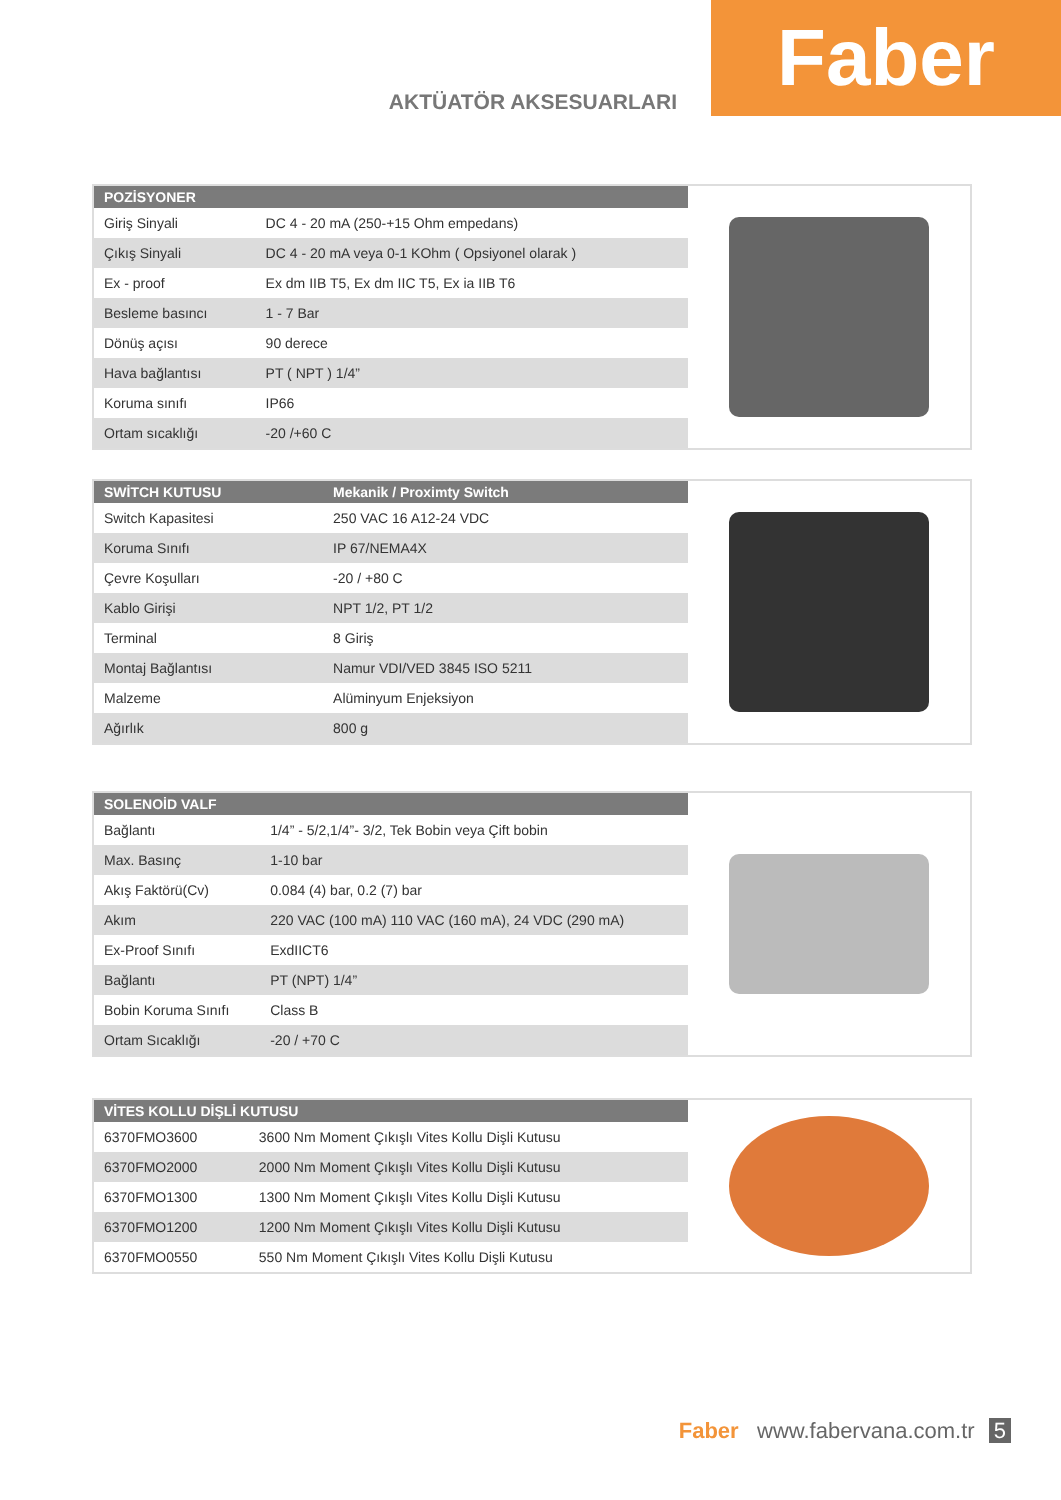AKTÜATÖR AKSESUARLARI
Faber
| POZİSYONER | |
| --- | --- |
| Giriş Sinyali | DC 4 - 20 mA (250-+15 Ohm empedans) |
| Çıkış Sinyali | DC 4 - 20 mA veya 0-1 KOhm ( Opsiyonel olarak ) |
| Ex - proof | Ex dm IIB T5, Ex dm IIC T5, Ex ia IIB T6 |
| Besleme basıncı | 1 - 7 Bar |
| Dönüş açısı | 90 derece |
| Hava bağlantısı | PT ( NPT ) 1/4” |
| Koruma sınıfı | IP66 |
| Ortam sıcaklığı | -20 /+60 C |
| SWİTCH KUTUSU | Mekanik / Proximty Switch |
| --- | --- |
| Switch Kapasitesi | 250 VAC 16 A12-24 VDC |
| Koruma Sınıfı | IP 67/NEMA4X |
| Çevre Koşulları | -20 / +80 C |
| Kablo Girişi | NPT 1/2, PT 1/2 |
| Terminal | 8 Giriş |
| Montaj Bağlantısı | Namur VDI/VED 3845 ISO 5211 |
| Malzeme | Alüminyum Enjeksiyon |
| Ağırlık | 800 g |
| SOLENOİD VALF | |
| --- | --- |
| Bağlantı | 1/4” - 5/2,1/4”- 3/2, Tek Bobin veya Çift bobin |
| Max. Basınç | 1-10 bar |
| Akış Faktörü(Cv) | 0.084 (4) bar, 0.2 (7) bar |
| Akım | 220 VAC (100 mA) 110 VAC (160 mA), 24 VDC (290 mA) |
| Ex-Proof Sınıfı | ExdIICT6 |
| Bağlantı | PT (NPT) 1/4” |
| Bobin Koruma Sınıfı | Class B |
| Ortam Sıcaklığı | -20 / +70 C |
| VİTES KOLLU DİŞLİ KUTUSU | |
| --- | --- |
| 6370FMO3600 | 3600 Nm Moment Çıkışlı Vites Kollu Dişli Kutusu |
| 6370FMO2000 | 2000 Nm Moment Çıkışlı Vites Kollu Dişli Kutusu |
| 6370FMO1300 | 1300 Nm Moment Çıkışlı Vites Kollu Dişli Kutusu |
| 6370FMO1200 | 1200 Nm Moment Çıkışlı Vites Kollu Dişli Kutusu |
| 6370FMO0550 | 550 Nm Moment Çıkışlı Vites Kollu Dişli Kutusu |
Faber www.fabervana.com.tr 5